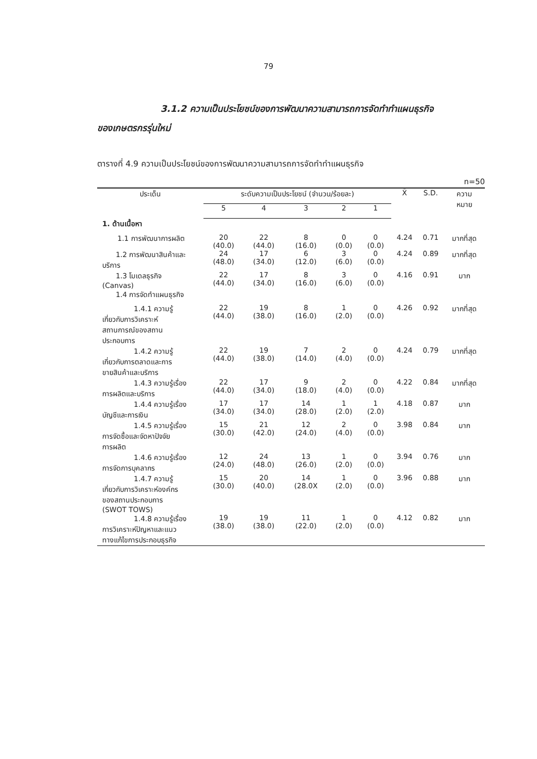79
3.1.2 ความเป็นประโยชน์ของการพัฒนาความสามารถการจัดทำทำแผนธุรกิจ
ของเกษตรกรรุ่นใหม่
ตารางที่ 4.9 ความเป็นประโยชน์ของการพัฒนาความสามารถการจัดทำทำแผนธุรกิจ
n=50
| ประเด็น | ระดับความเป็นประโยชน์ (จำนวน/ร้อยละ) | | | | | X̄ | S.D. | ความ หมาย |
| --- | --- | --- | --- | --- | --- | --- | --- | --- |
| | 5 | 4 | 3 | 2 | 1 | | | |
| 1. ด้านเนื้อหา | | | | | | | | |
| 1.1 การพัฒนาการผลิต | 20 (40.0) | 22 (44.0) | 8 (16.0) | 0 (0.0) | 0 (0.0) | 4.24 | 0.71 | มากที่สุด |
| 1.2 การพัฒนาสินค้าและ บริการ | 24 (48.0) | 17 (34.0) | 6 (12.0) | 3 (6.0) | 0 (0.0) | 4.24 | 0.89 | มากที่สุด |
| 1.3 โมเดลธุรกิจ (Canvas) | 22 (44.0) | 17 (34.0) | 8 (16.0) | 3 (6.0) | 0 (0.0) | 4.16 | 0.91 | มาก |
| 1.4 การจัดทำแผนธุรกิจ | | | | | | | | |
| 1.4.1 ความรู้ เกี่ยวกับการวิเคราะห์ สถานการณ์ของสถาน ประกอบการ | 22 (44.0) | 19 (38.0) | 8 (16.0) | 1 (2.0) | 0 (0.0) | 4.26 | 0.92 | มากที่สุด |
| 1.4.2 ความรู้ เกี่ยวกับการตลาดและการ ขายสินค้าและบริการ | 22 (44.0) | 19 (38.0) | 7 (14.0) | 2 (4.0) | 0 (0.0) | 4.24 | 0.79 | มากที่สุด |
| 1.4.3 ความรู้เรื่อง การผลิตและบริการ | 22 (44.0) | 17 (34.0) | 9 (18.0) | 2 (4.0) | 0 (0.0) | 4.22 | 0.84 | มากที่สุด |
| 1.4.4 ความรู้เรื่อง บัญชีและการเงิน | 17 (34.0) | 17 (34.0) | 14 (28.0) | 1 (2.0) | 1 (2.0) | 4.18 | 0.87 | มาก |
| 1.4.5 ความรู้เรื่อง การจัดซื้อและจัดหาปัจจัย การผลิต | 15 (30.0) | 21 (42.0) | 12 (24.0) | 2 (4.0) | 0 (0.0) | 3.98 | 0.84 | มาก |
| 1.4.6 ความรู้เรื่อง การจัดการบุคลากร | 12 (24.0) | 24 (48.0) | 13 (26.0) | 1 (2.0) | 0 (0.0) | 3.94 | 0.76 | มาก |
| 1.4.7 ความรู้ เกี่ยวกับการวิเคราะห์องค์กร ของสถานประกอบการ (SWOT TOWS) | 15 (30.0) | 20 (40.0) | 14 (28.0X | 1 (2.0) | 0 (0.0) | 3.96 | 0.88 | มาก |
| 1.4.8 ความรู้เรื่อง การวิเคราะห์ปัญหาและแนว ทางแก้ไขการประกอบธุรกิจ | 19 (38.0) | 19 (38.0) | 11 (22.0) | 1 (2.0) | 0 (0.0) | 4.12 | 0.82 | มาก |